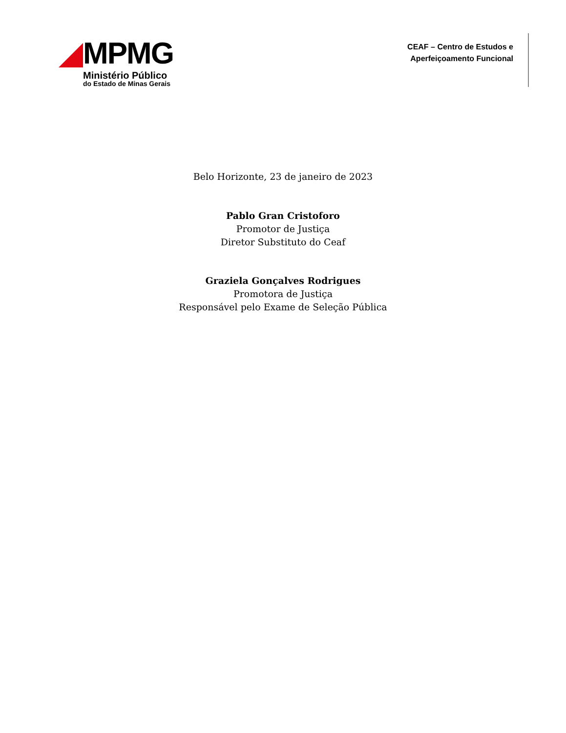MPMG
Ministério Público
do Estado de Minas Gerais
CEAF – Centro de Estudos e
Aperfeiçoamento Funcional
Belo Horizonte, 23 de janeiro de 2023
Pablo Gran Cristoforo
Promotor de Justiça
Diretor Substituto do Ceaf
Graziela Gonçalves Rodrigues
Promotora de Justiça
Responsável pelo Exame de Seleção Pública